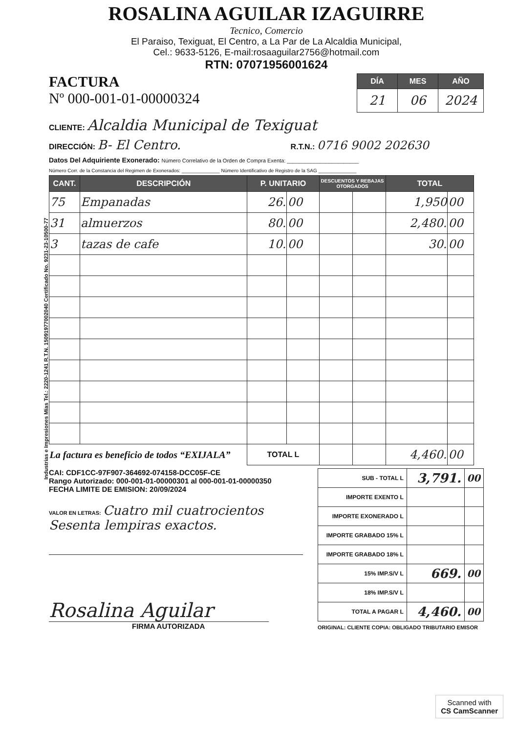Industrias e Impresiones Mías Tel.: 2220-1241 R.T.N. 15091977002040 Certificado No. 9231-23-10500-77
ROSALINA AGUILAR IZAGUIRRE
Tecnico, Comercio
El Paraiso, Texiguat, El Centro, a La Par de La Alcaldia Municipal,
Cel.: 9633-5126, E-mail:rosaaguilar2756@hotmail.com
RTN: 07071956001624
FACTURA
Nº 000-001-01-00000324
| DÍA | MES | AÑO |
| --- | --- | --- |
| 21 | 06 | 2024 |
CLIENTE: Alcaldia Municipal de Texiguat
DIRECCIÓN: B- El Centro. R.T.N.: 0716 9002 202630
Datos Del Adquiriente Exonerado: Número Correlativo de la Orden de Compra Exenta: ________________________
Número Corr. de la Constancia del Regimen de Exonerados: ______________ Número Identificativo de Registro de la SAG ______________
| CANT. | DESCRIPCIÓN | P. UNITARIO | | DESCUENTOS Y REBAJAS OTORGADOS | | TOTAL | |
| --- | --- | --- | --- | --- | --- | --- | --- |
| 75 | Empanadas | 26. | 00 | | | 1,950 | 00 |
| 31 | almuerzos | 80. | 00 | | | 2,480. | 00 |
| 3 | tazas de cafe | 10. | 00 | | | 30. | 00 |
| La factura es beneficio de todos “EXIJALA” | | TOTAL L | | | | 4,460. | 00 |
CAI: CDF1CC-97F907-364692-074158-DCC05F-CE
Rango Autorizado: 000-001-01-00000301 al 000-001-01-00000350
FECHA LIMITE DE EMISION: 20/09/2024
VALOR EN LETRAS: Cuatro mil cuatrocientos
Sesenta lempiras exactos.
Rosalina Aguilar
FIRMA AUTORIZADA
| SUB - TOTAL L | 3,791. | 00 |
| IMPORTE EXENTO L | | |
| IMPORTE EXONERADO L | | |
| IMPORTE GRABADO 15% L | | |
| IMPORTE GRABADO 18% L | | |
| 15% IMP.S/V L | 669. | 00 |
| 18% IMP.S/V L | | |
| TOTAL A PAGAR L | 4,460. | 00 |
ORIGINAL: CLIENTE COPIA: OBLIGADO TRIBUTARIO EMISOR
Scanned with
CS CamScanner